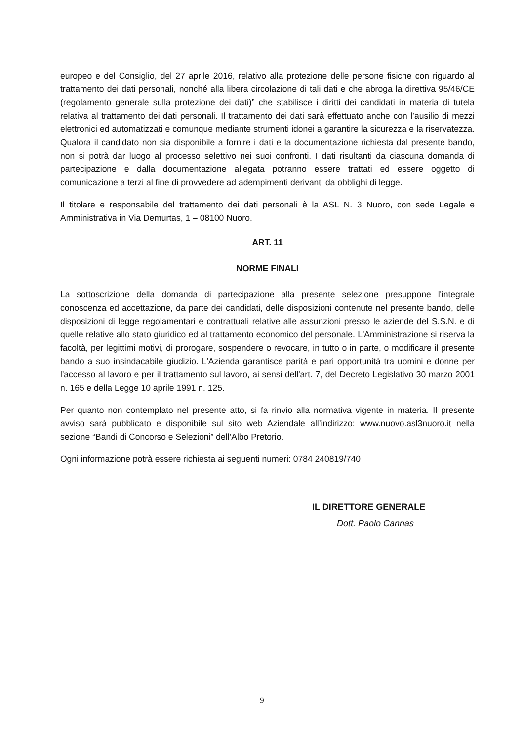europeo e del Consiglio, del 27 aprile 2016, relativo alla protezione delle persone fisiche con riguardo al trattamento dei dati personali, nonché alla libera circolazione di tali dati e che abroga la direttiva 95/46/CE (regolamento generale sulla protezione dei dati)” che stabilisce i diritti dei candidati in materia di tutela relativa al trattamento dei dati personali. Il trattamento dei dati sarà effettuato anche con l’ausilio di mezzi elettronici ed automatizzati e comunque mediante strumenti idonei a garantire la sicurezza e la riservatezza. Qualora il candidato non sia disponibile a fornire i dati e la documentazione richiesta dal presente bando, non si potrà dar luogo al processo selettivo nei suoi confronti. I dati risultanti da ciascuna domanda di partecipazione e dalla documentazione allegata potranno essere trattati ed essere oggetto di comunicazione a terzi al fine di provvedere ad adempimenti derivanti da obblighi di legge.
Il titolare e responsabile del trattamento dei dati personali è la ASL N. 3 Nuoro, con sede Legale e Amministrativa in Via Demurtas, 1 – 08100 Nuoro.
ART. 11
NORME FINALI
La sottoscrizione della domanda di partecipazione alla presente selezione presuppone l'integrale conoscenza ed accettazione, da parte dei candidati, delle disposizioni contenute nel presente bando, delle disposizioni di legge regolamentari e contrattuali relative alle assunzioni presso le aziende del S.S.N. e di quelle relative allo stato giuridico ed al trattamento economico del personale. L'Amministrazione si riserva la facoltà, per legittimi motivi, di prorogare, sospendere o revocare, in tutto o in parte, o modificare il presente bando a suo insindacabile giudizio. L'Azienda garantisce parità e pari opportunità tra uomini e donne per l'accesso al lavoro e per il trattamento sul lavoro, ai sensi dell'art. 7, del Decreto Legislativo 30 marzo 2001 n. 165 e della Legge 10 aprile 1991 n. 125.
Per quanto non contemplato nel presente atto, si fa rinvio alla normativa vigente in materia. Il presente avviso sarà pubblicato e disponibile sul sito web Aziendale all’indirizzo: www.nuovo.asl3nuoro.it nella sezione “Bandi di Concorso e Selezioni” dell’Albo Pretorio.
Ogni informazione potrà essere richiesta ai seguenti numeri: 0784 240819/740
IL DIRETTORE GENERALE
Dott. Paolo Cannas
9